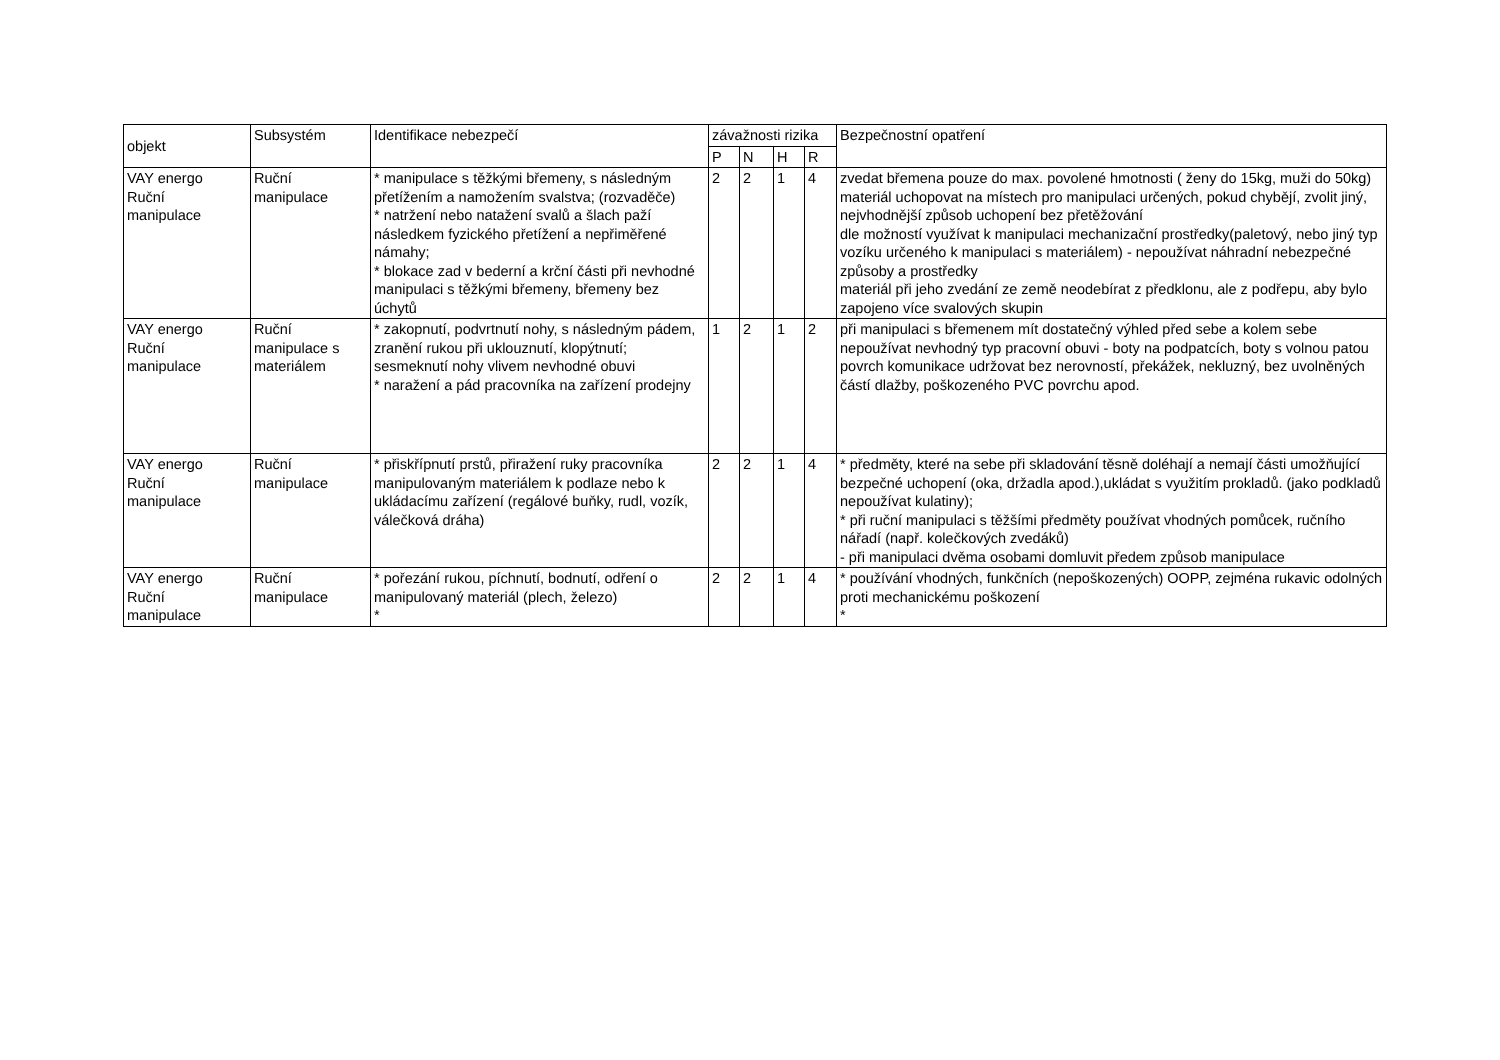| objekt | Subsystém | Identifikace nebezpečí | závažnosti rizika | | | | Bezpečnostní opatření |
| --- | --- | --- | --- | --- | --- | --- | --- |
| | | | P | N | H | R | |
| VAY energo Ruční manipulace | Ruční manipulace | * manipulace s těžkými břemeny, s následným přetížením a namožením svalstva; (rozvaděče) * natržení nebo natažení svalů a šlach paží následkem fyzického přetížení a nepřiměřené námahy; * blokace zad v bederní a krční části při nevhodné manipulaci s těžkými břemeny, břemeny bez úchytů | 2 | 2 | 1 | 4 | zvedat břemena pouze do max. povolené hmotnosti ( ženy do 15kg, muži do 50kg) materiál uchopovat na místech pro manipulaci určených, pokud chybějí, zvolit jiný, nejvhodnější způsob uchopení bez přetěžování dle možností využívat k manipulaci mechanizační prostředky(paletový, nebo jiný typ vozíku určeného k manipulaci s materiálem) - nepoužívat náhradní nebezpečné způsoby a prostředky materiál při jeho zvedání ze země neodebírat z předklonu, ale z podřepu, aby bylo zapojeno více svalových skupin |
| VAY energo Ruční manipulace | Ruční manipulace s materiálem | * zakopnutí, podvrtnutí nohy, s následným pádem, zranění rukou při uklouznutí, klopýtnutí; sesmeknutí nohy vlivem nevhodné obuvi * naražení a pád pracovníka na zařízení prodejny | 1 | 2 | 1 | 2 | při manipulaci s břemenem mít dostatečný výhled před sebe a kolem sebe nepoužívat nevhodný typ pracovní obuvi - boty na podpatcích, boty s volnou patou povrch komunikace udržovat bez nerovností, překážek, nekluzný, bez uvolněných částí dlažby, poškozeného PVC povrchu apod. |
| VAY energo Ruční manipulace | Ruční manipulace | * přiskřípnutí prstů, přiražení ruky pracovníka manipulovaným materiálem k podlaze nebo k ukládacímu zařízení (regálové buňky, rudl, vozík, válečková dráha) | 2 | 2 | 1 | 4 | * předměty, které na sebe při skladování těsně doléhají a nemají části umožňující bezpečné uchopení (oka, držadla apod.),ukládat s využitím prokladů. (jako podkladů nepoužívat kulatiny); * při ruční manipulaci s těžšími předměty používat vhodných pomůcek, ručního nářadí (např. kolečkových zvedáků) - při manipulaci dvěma osobami domluvit předem způsob manipulace |
| VAY energo Ruční manipulace | Ruční manipulace | * pořezání rukou, píchnutí, bodnutí, odření o manipulovaný materiál (plech, železo) * | 2 | 2 | 1 | 4 | * používání vhodných, funkčních (nepoškozených) OOPP, zejména rukavic odolných proti mechanickému poškození * |